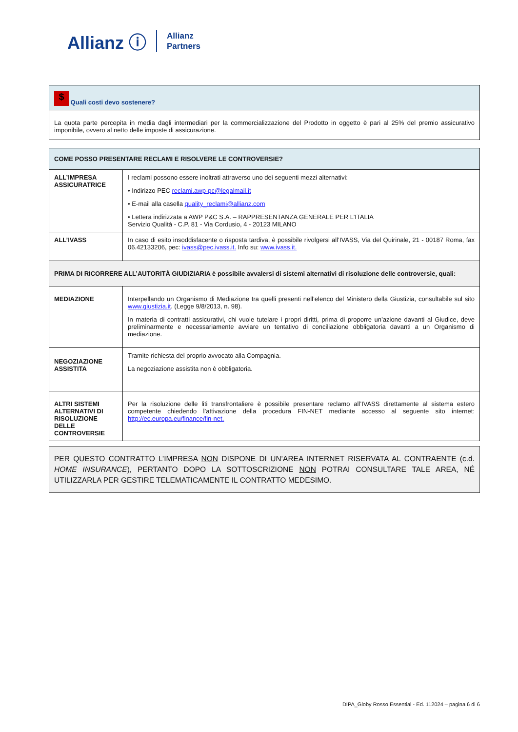Allianz ⓘ Allianz
Partners
| $ Quali costi devo sostenere? |
| La quota parte percepita in media dagli intermediari per la commercializzazione del Prodotto in oggetto è pari al 25% del premio assicurativo imponibile, ovvero al netto delle imposte di assicurazione. |
| COME POSSO PRESENTARE RECLAMI E RISOLVERE LE CONTROVERSIE? | |
| --- | --- |
| ALL’IMPRESA ASSICURATRICE | I reclami possono essere inoltrati attraverso uno dei seguenti mezzi alternativi: • Indirizzo PEC reclami.awp-pc@legalmail.it • E-mail alla casella quality_reclami@allianz.com • Lettera indirizzata a AWP P&C S.A. – RAPPRESENTANZA GENERALE PER L’ITALIA Servizio Qualità - C.P. 81 - Via Cordusio, 4 - 20123 MILANO |
| ALL’IVASS | In caso di esito insoddisfacente o risposta tardiva, è possibile rivolgersi all’IVASS, Via del Quirinale, 21 - 00187 Roma, fax 06.42133206, pec: ivass@pec.ivass.it. Info su: www.ivass.it. |
| PRIMA DI RICORRERE ALL’AUTORITÀ GIUDIZIARIA è possibile avvalersi di sistemi alternativi di risoluzione delle controversie, quali: | |
| MEDIAZIONE | Interpellando un Organismo di Mediazione tra quelli presenti nell’elenco del Ministero della Giustizia, consultabile sul sito www.giustizia.it . (Legge 9/8/2013, n. 98). In materia di contratti assicurativi, chi vuole tutelare i propri diritti, prima di proporre un’azione davanti al Giudice, deve preliminarmente e necessariamente avviare un tentativo di conciliazione obbligatoria davanti a un Organismo di mediazione. |
| NEGOZIAZIONE ASSISTITA | Tramite richiesta del proprio avvocato alla Compagnia. La negoziazione assistita non è obbligatoria. |
| ALTRI SISTEMI ALTERNATIVI DI RISOLUZIONE DELLE CONTROVERSIE | Per la risoluzione delle liti transfrontaliere è possibile presentare reclamo all’IVASS direttamente al sistema estero competente chiedendo l’attivazione della procedura FIN-NET mediante accesso al seguente sito internet: http://ec.europa.eu/finance/fin-net. |
PER QUESTO CONTRATTO L’IMPRESA NON DISPONE DI UN’AREA INTERNET RISERVATA AL CONTRAENTE (c.d. HOME INSURANCE), PERTANTO DOPO LA SOTTOSCRIZIONE NON POTRAI CONSULTARE TALE AREA, NÉ UTILIZZARLA PER GESTIRE TELEMATICAMENTE IL CONTRATTO MEDESIMO.
DIPA_Globy Rosso Essential - Ed. 112024 – pagina 6 di 6